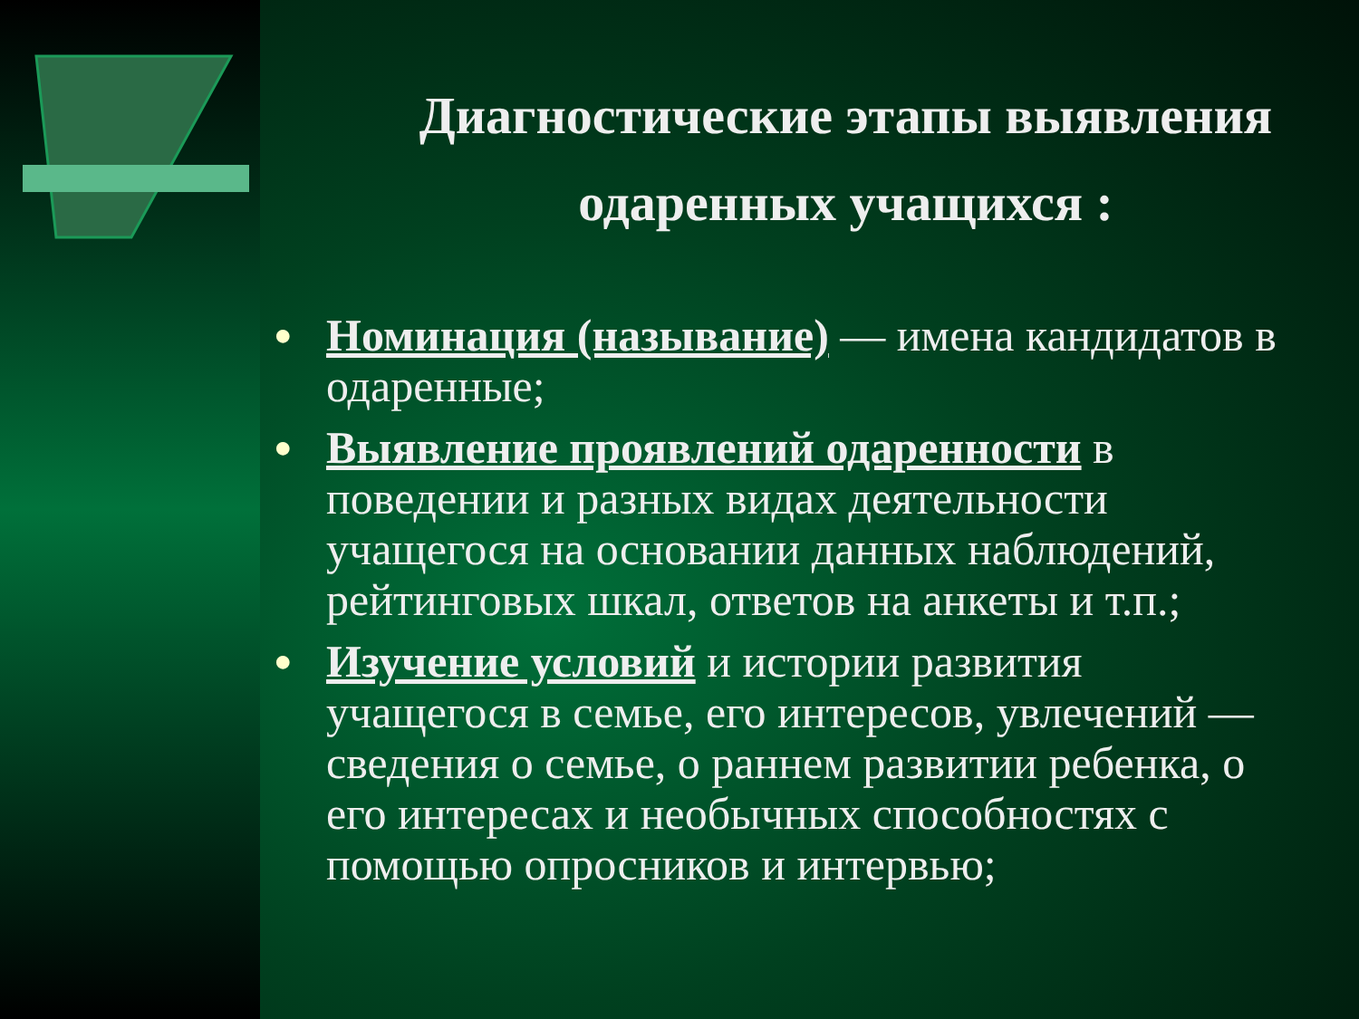Диагностические этапы выявления одаренных учащихся :
● Номинация (называние) — имена кандидатов в одаренные;
● Выявление проявлений одаренности в поведении и разных видах деятельности учащегося на основании данных наблюдений, рейтинговых шкал, ответов на анкеты и т.п.;
● Изучение условий и истории развития учащегося в семье, его интересов, увлечений — сведения о семье, о раннем развитии ребенка, о его интересах и необычных способностях с помощью опросников и интервью;